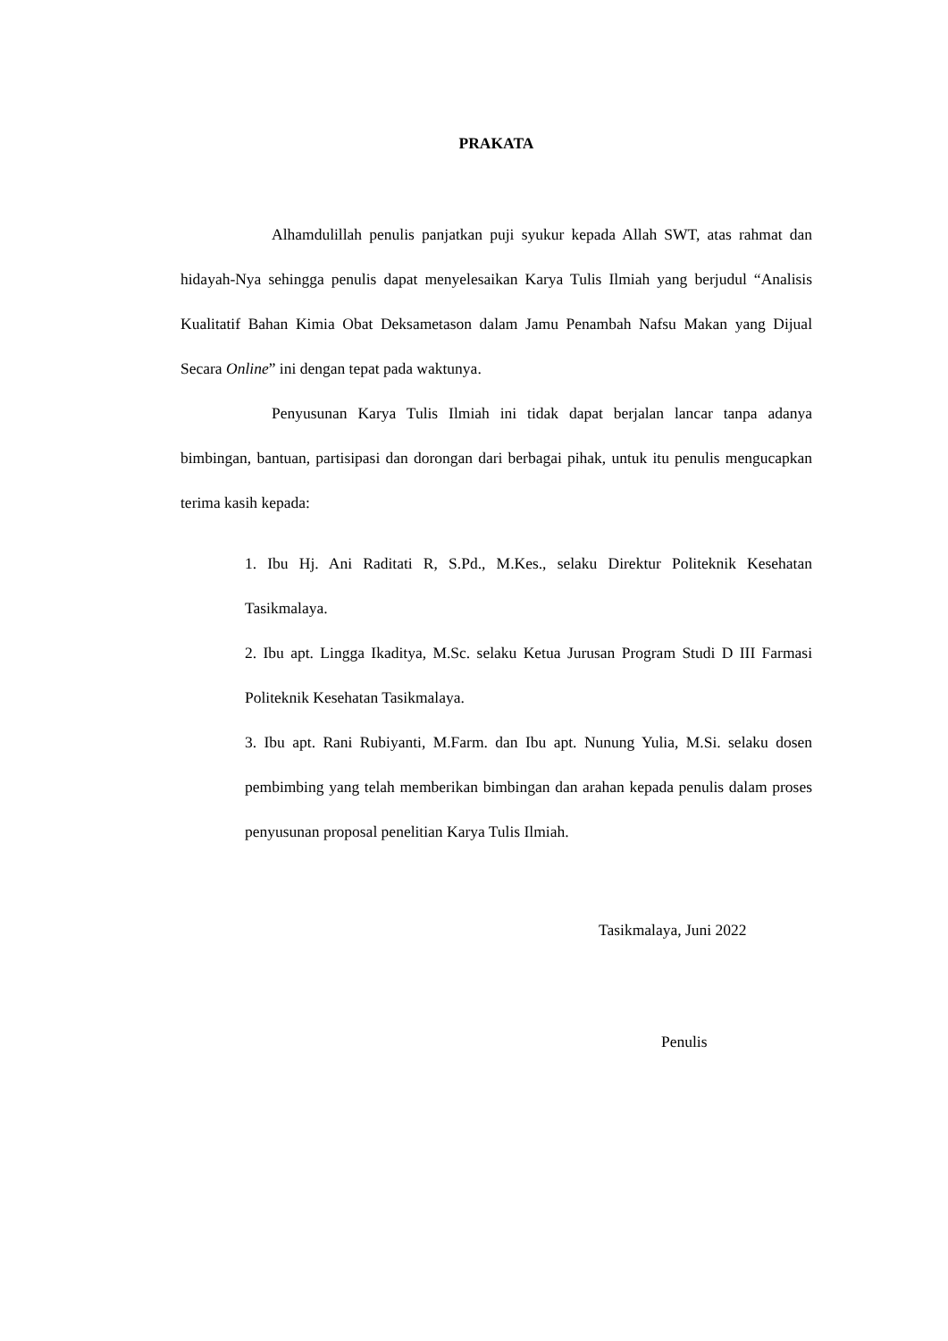PRAKATA
Alhamdulillah penulis panjatkan puji syukur kepada Allah SWT, atas rahmat dan hidayah-Nya sehingga penulis dapat menyelesaikan Karya Tulis Ilmiah yang berjudul “Analisis Kualitatif Bahan Kimia Obat Deksametason dalam Jamu Penambah Nafsu Makan yang Dijual Secara Online” ini dengan tepat pada waktunya.
Penyusunan Karya Tulis Ilmiah ini tidak dapat berjalan lancar tanpa adanya bimbingan, bantuan, partisipasi dan dorongan dari berbagai pihak, untuk itu penulis mengucapkan terima kasih kepada:
1. Ibu Hj. Ani Raditati R, S.Pd., M.Kes., selaku Direktur Politeknik Kesehatan Tasikmalaya.
2. Ibu apt. Lingga Ikaditya, M.Sc. selaku Ketua Jurusan Program Studi D III Farmasi Politeknik Kesehatan Tasikmalaya.
3. Ibu apt. Rani Rubiyanti, M.Farm. dan Ibu apt. Nunung Yulia, M.Si. selaku dosen pembimbing yang telah memberikan bimbingan dan arahan kepada penulis dalam proses penyusunan proposal penelitian Karya Tulis Ilmiah.
Tasikmalaya, Juni 2022
Penulis